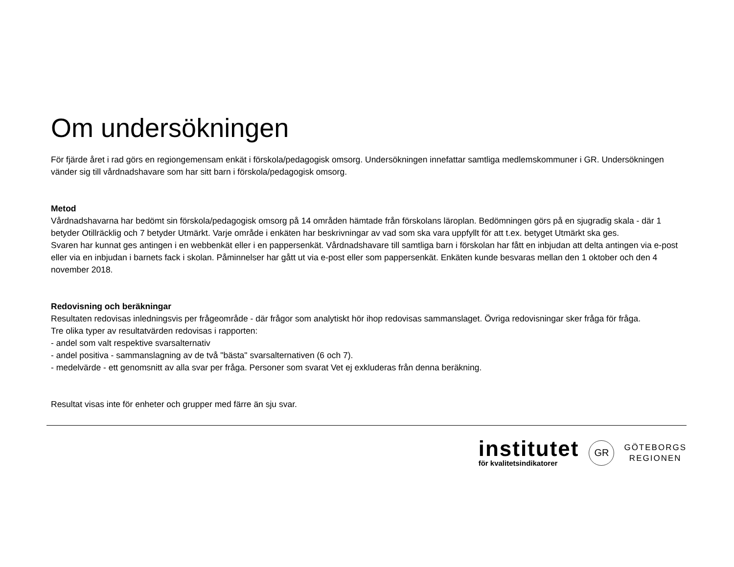Om undersökningen
För fjärde året i rad görs en regiongemensam enkät i förskola/pedagogisk omsorg. Undersökningen innefattar samtliga medlemskommuner i GR. Undersökningen vänder sig till vårdnadshavare som har sitt barn i förskola/pedagogisk omsorg.
Metod
Vårdnadshavarna har bedömt sin förskola/pedagogisk omsorg på 14 områden hämtade från förskolans läroplan. Bedömningen görs på en sjugradig skala - där 1 betyder Otillräcklig och 7 betyder Utmärkt. Varje område i enkäten har beskrivningar av vad som ska vara uppfyllt för att t.ex. betyget Utmärkt ska ges.
Svaren har kunnat ges antingen i en webbenkät eller i en pappersenkät. Vårdnadshavare till samtliga barn i förskolan har fått en inbjudan att delta antingen via e-post eller via en inbjudan i barnets fack i skolan. Påminnelser har gått ut via e-post eller som pappersenkät. Enkäten kunde besvaras mellan den 1 oktober och den 4 november 2018.
Redovisning och beräkningar
Resultaten redovisas inledningsvis per frågeområde - där frågor som analytiskt hör ihop redovisas sammanslaget. Övriga redovisningar sker fråga för fråga.
Tre olika typer av resultatvärden redovisas i rapporten:
- andel som valt respektive svarsalternativ
- andel positiva - sammanslagning av de två "bästa" svarsalternativen (6 och 7).
- medelvärde - ett genomsnitt av alla svar per fråga. Personer som svarat Vet ej exkluderas från denna beräkning.
Resultat visas inte för enheter och grupper med färre än sju svar.
institutet
för kvalitetsindikatorer
GR
GÖTEBORGS
REGIONEN